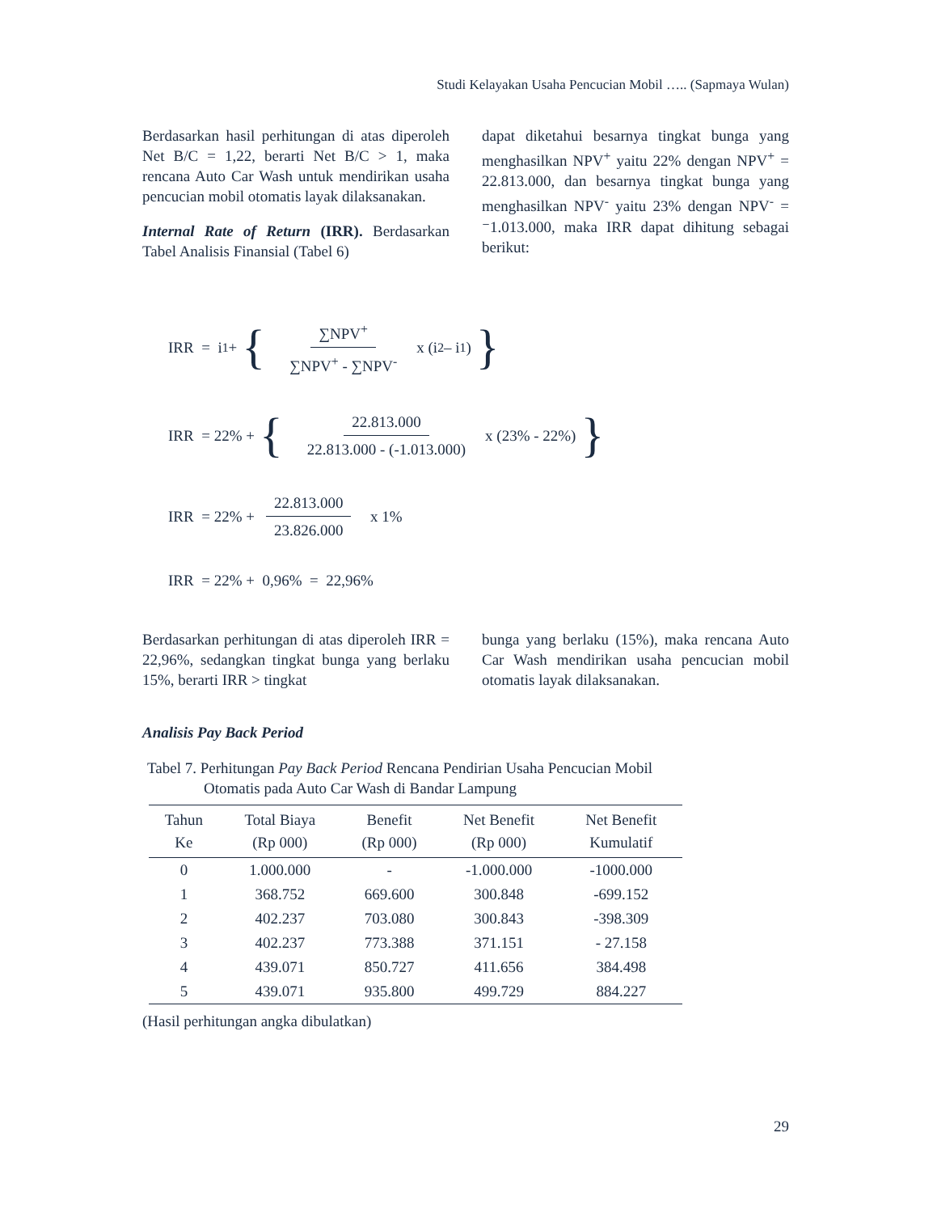Studi Kelayakan Usaha Pencucian Mobil ….. (Sapmaya Wulan)
Berdasarkan hasil perhitungan di atas diperoleh Net B/C = 1,22, berarti Net B/C > 1, maka rencana Auto Car Wash untuk mendirikan usaha pencucian mobil otomatis layak dilaksanakan.
Internal Rate of Return (IRR). Berdasarkan Tabel Analisis Finansial (Tabel 6)
dapat diketahui besarnya tingkat bunga yang menghasilkan NPV<sup>+</sup> yaitu 22% dengan NPV<sup>+</sup> = 22.813.000, dan besarnya tingkat bunga yang menghasilkan NPV<sup>-</sup> yaitu 23% dengan NPV<sup>-</sup> = ⁻1.013.000, maka IRR dapat dihitung sebagai berikut:
IRR = i<sub>1</sub> + { ∑NPV<sup>+</sup> ∑NPV<sup>+</sup> - ∑NPV<sup>-</sup> x (i<sub>2</sub> – i<sub>1</sub>) }
IRR = 22% + { 22.813.000 22.813.000 - (-1.013.000) x (23% - 22%) }
IRR = 22% + 22.813.000 23.826.000 x 1%
IRR = 22% + 0,96% = 22,96%
Berdasarkan perhitungan di atas diperoleh IRR = 22,96%, sedangkan tingkat bunga yang berlaku 15%, berarti IRR > tingkat
bunga yang berlaku (15%), maka rencana Auto Car Wash mendirikan usaha pencucian mobil otomatis layak dilaksanakan.
Analisis Pay Back Period
Tabel 7. Perhitungan Pay Back Period Rencana Pendirian Usaha Pencucian Mobil
Otomatis pada Auto Car Wash di Bandar Lampung
| Tahun Ke | Total Biaya (Rp 000) | Benefit (Rp 000) | Net Benefit (Rp 000) | Net Benefit Kumulatif |
| --- | --- | --- | --- | --- |
| 0 | 1.000.000 | - | -1.000.000 | -1000.000 |
| 1 | 368.752 | 669.600 | 300.848 | -699.152 |
| 2 | 402.237 | 703.080 | 300.843 | -398.309 |
| 3 | 402.237 | 773.388 | 371.151 | - 27.158 |
| 4 | 439.071 | 850.727 | 411.656 | 384.498 |
| 5 | 439.071 | 935.800 | 499.729 | 884.227 |
(Hasil perhitungan angka dibulatkan)
29